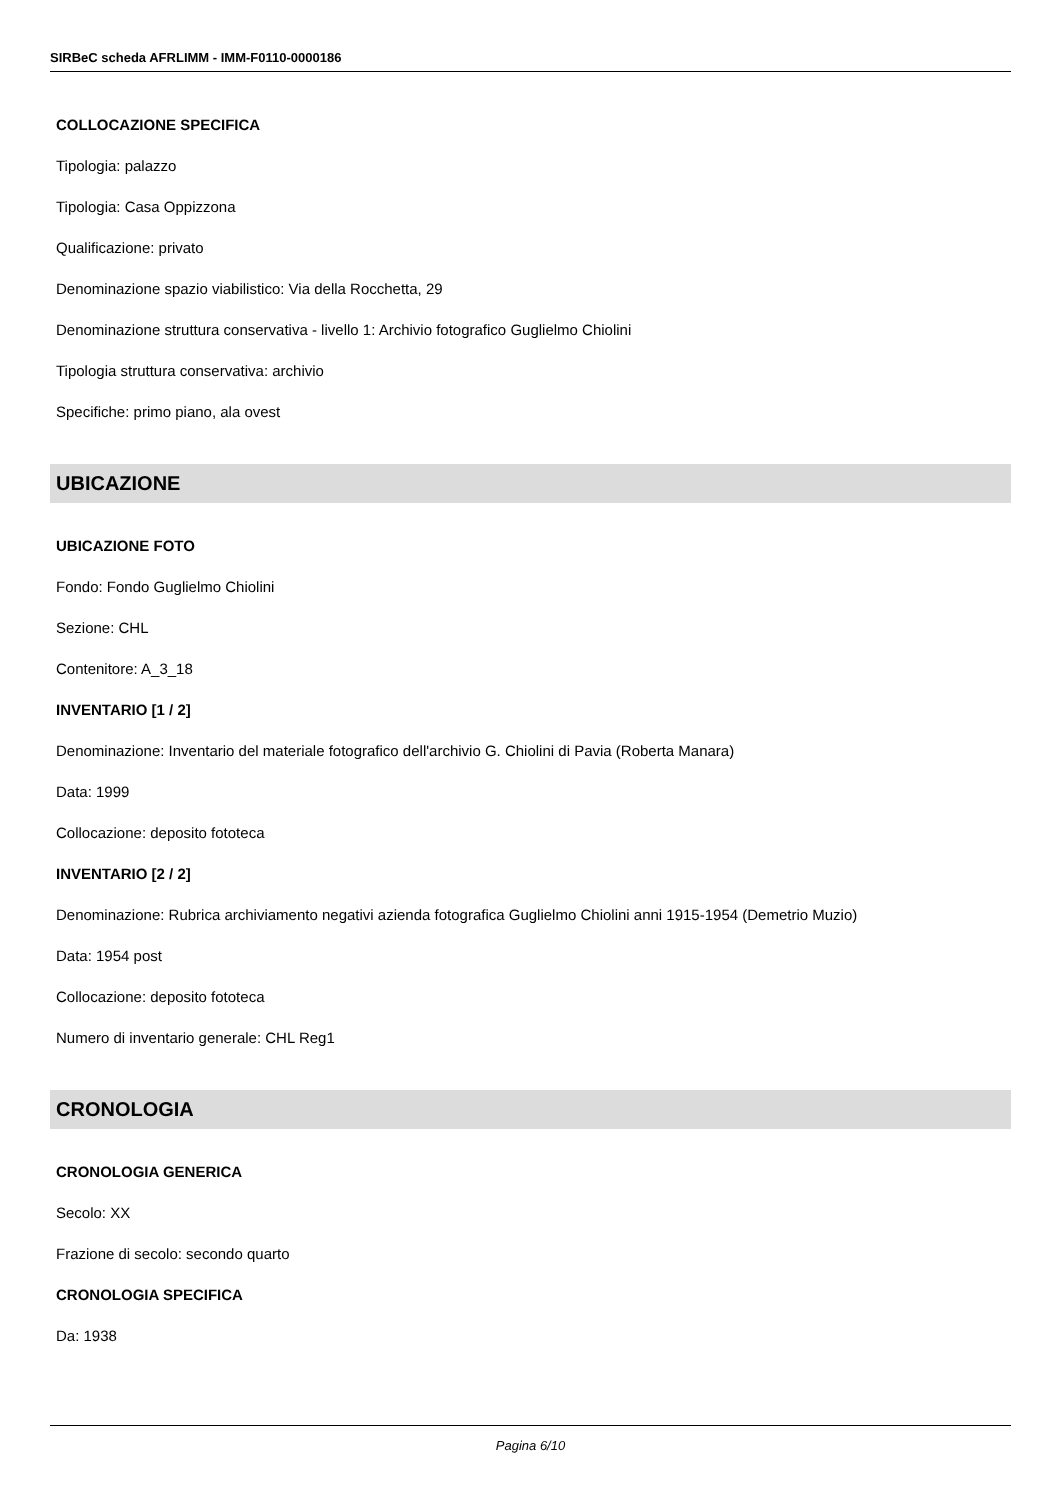SIRBeC scheda AFRLIMM - IMM-F0110-0000186
COLLOCAZIONE SPECIFICA
Tipologia: palazzo
Tipologia: Casa Oppizzona
Qualificazione: privato
Denominazione spazio viabilistico: Via della Rocchetta, 29
Denominazione struttura conservativa - livello 1: Archivio fotografico Guglielmo Chiolini
Tipologia struttura conservativa: archivio
Specifiche: primo piano, ala ovest
UBICAZIONE
UBICAZIONE FOTO
Fondo: Fondo Guglielmo Chiolini
Sezione: CHL
Contenitore: A_3_18
INVENTARIO [1 / 2]
Denominazione: Inventario del materiale fotografico dell'archivio G. Chiolini di Pavia (Roberta Manara)
Data: 1999
Collocazione: deposito fototeca
INVENTARIO [2 / 2]
Denominazione: Rubrica archiviamento negativi azienda fotografica Guglielmo Chiolini anni 1915-1954 (Demetrio Muzio)
Data: 1954 post
Collocazione: deposito fototeca
Numero di inventario generale: CHL Reg1
CRONOLOGIA
CRONOLOGIA GENERICA
Secolo: XX
Frazione di secolo: secondo quarto
CRONOLOGIA SPECIFICA
Da: 1938
Pagina 6/10